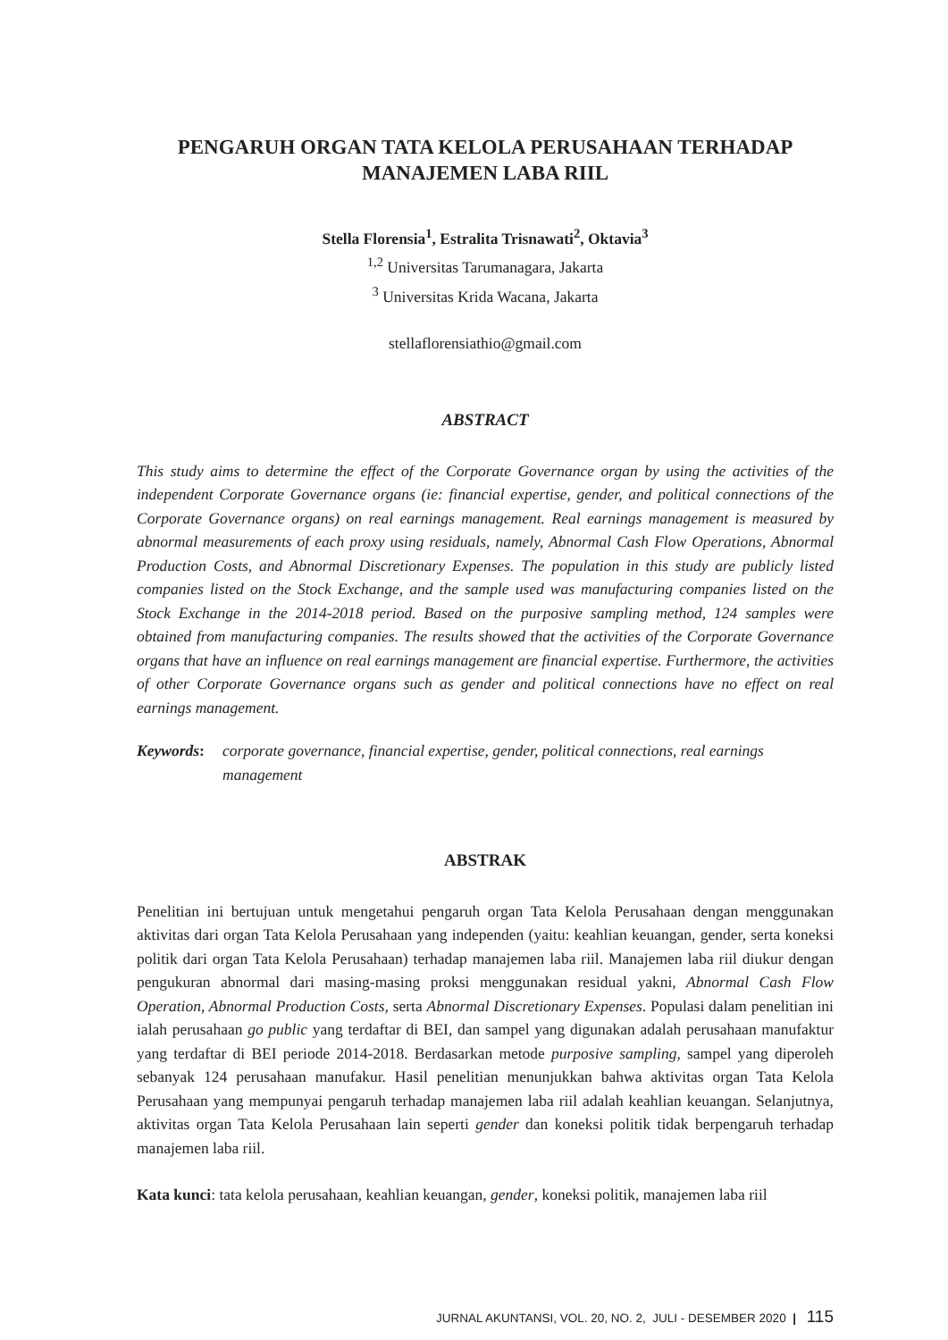PENGARUH ORGAN TATA KELOLA PERUSAHAAN TERHADAP
MANAJEMEN LABA RIIL
Stella Florensia<sup>1</sup>, Estralita Trisnawati<sup>2</sup>, Oktavia<sup>3</sup>
<sup>1,2</sup> Universitas Tarumanagara, Jakarta
<sup>3</sup> Universitas Krida Wacana, Jakarta
stellaflorensiathio@gmail.com
ABSTRACT
This study aims to determine the effect of the Corporate Governance organ by using the activities of the independent Corporate Governance organs (ie: financial expertise, gender, and political connections of the Corporate Governance organs) on real earnings management. Real earnings management is measured by abnormal measurements of each proxy using residuals, namely, Abnormal Cash Flow Operations, Abnormal Production Costs, and Abnormal Discretionary Expenses. The population in this study are publicly listed companies listed on the Stock Exchange, and the sample used was manufacturing companies listed on the Stock Exchange in the 2014-2018 period. Based on the purposive sampling method, 124 samples were obtained from manufacturing companies. The results showed that the activities of the Corporate Governance organs that have an influence on real earnings management are financial expertise. Furthermore, the activities of other Corporate Governance organs such as gender and political connections have no effect on real earnings management.
Keywords: corporate governance, financial expertise, gender, political connections, real earnings management
ABSTRAK
Penelitian ini bertujuan untuk mengetahui pengaruh organ Tata Kelola Perusahaan dengan menggunakan aktivitas dari organ Tata Kelola Perusahaan yang independen (yaitu: keahlian keuangan, gender, serta koneksi politik dari organ Tata Kelola Perusahaan) terhadap manajemen laba riil. Manajemen laba riil diukur dengan pengukuran abnormal dari masing-masing proksi menggunakan residual yakni, Abnormal Cash Flow Operation, Abnormal Production Costs, serta Abnormal Discretionary Expenses. Populasi dalam penelitian ini ialah perusahaan go public yang terdaftar di BEI, dan sampel yang digunakan adalah perusahaan manufaktur yang terdaftar di BEI periode 2014-2018. Berdasarkan metode purposive sampling, sampel yang diperoleh sebanyak 124 perusahaan manufakur. Hasil penelitian menunjukkan bahwa aktivitas organ Tata Kelola Perusahaan yang mempunyai pengaruh terhadap manajemen laba riil adalah keahlian keuangan. Selanjutnya, aktivitas organ Tata Kelola Perusahaan lain seperti gender dan koneksi politik tidak berpengaruh terhadap manajemen laba riil.
Kata kunci: tata kelola perusahaan, keahlian keuangan, gender, koneksi politik, manajemen laba riil
JURNAL AKUNTANSI, VOL. 20, NO. 2, JULI - DESEMBER 2020 | 115